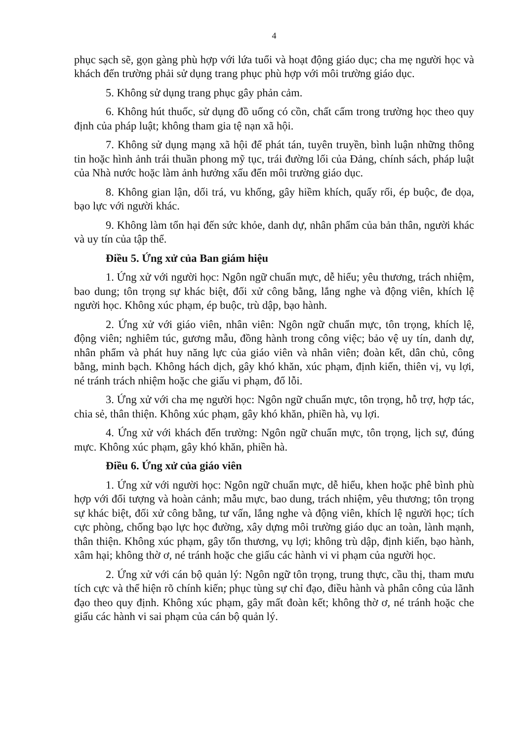4
phục sạch sẽ, gọn gàng phù hợp với lứa tuổi và hoạt động giáo dục; cha mẹ người học và khách đến trường phải sử dụng trang phục phù hợp với môi trường giáo dục.
5. Không sử dụng trang phục gây phản cảm.
6. Không hút thuốc, sử dụng đồ uống có cồn, chất cấm trong trường học theo quy định của pháp luật; không tham gia tệ nạn xã hội.
7. Không sử dụng mạng xã hội để phát tán, tuyên truyền, bình luận những thông tin hoặc hình ảnh trái thuần phong mỹ tục, trái đường lối của Đảng, chính sách, pháp luật của Nhà nước hoặc làm ảnh hưởng xấu đến môi trường giáo dục.
8. Không gian lận, dối trá, vu khống, gây hiềm khích, quấy rối, ép buộc, đe dọa, bạo lực với người khác.
9. Không làm tổn hại đến sức khỏe, danh dự, nhân phẩm của bản thân, người khác và uy tín của tập thể.
Điều 5. Ứng xử của Ban giám hiệu
1. Ứng xử với người học: Ngôn ngữ chuẩn mực, dễ hiểu; yêu thương, trách nhiệm, bao dung; tôn trọng sự khác biệt, đối xử công bằng, lắng nghe và động viên, khích lệ người học. Không xúc phạm, ép buộc, trù dập, bạo hành.
2. Ứng xử với giáo viên, nhân viên: Ngôn ngữ chuẩn mực, tôn trọng, khích lệ, động viên; nghiêm túc, gương mẫu, đồng hành trong công việc; bảo vệ uy tín, danh dự, nhân phẩm và phát huy năng lực của giáo viên và nhân viên; đoàn kết, dân chủ, công bằng, minh bạch. Không hách dịch, gây khó khăn, xúc phạm, định kiến, thiên vị, vụ lợi, né tránh trách nhiệm hoặc che giấu vi phạm, đổ lỗi.
3. Ứng xử với cha mẹ người học: Ngôn ngữ chuẩn mực, tôn trọng, hỗ trợ, hợp tác, chia sẻ, thân thiện. Không xúc phạm, gây khó khăn, phiền hà, vụ lợi.
4. Ứng xử với khách đến trường: Ngôn ngữ chuẩn mực, tôn trọng, lịch sự, đúng mực. Không xúc phạm, gây khó khăn, phiền hà.
Điều 6. Ứng xử của giáo viên
1. Ứng xử với người học: Ngôn ngữ chuẩn mực, dễ hiểu, khen hoặc phê bình phù hợp với đối tượng và hoàn cảnh; mẫu mực, bao dung, trách nhiệm, yêu thương; tôn trọng sự khác biệt, đối xử công bằng, tư vấn, lắng nghe và động viên, khích lệ người học; tích cực phòng, chống bạo lực học đường, xây dựng môi trường giáo dục an toàn, lành mạnh, thân thiện. Không xúc phạm, gây tổn thương, vụ lợi; không trù dập, định kiến, bạo hành, xâm hại; không thờ ơ, né tránh hoặc che giấu các hành vi vi phạm của người học.
2. Ứng xử với cán bộ quản lý: Ngôn ngữ tôn trọng, trung thực, cầu thị, tham mưu tích cực và thể hiện rõ chính kiến; phục tùng sự chỉ đạo, điều hành và phân công của lãnh đạo theo quy định. Không xúc phạm, gây mất đoàn kết; không thờ ơ, né tránh hoặc che giấu các hành vi sai phạm của cán bộ quản lý.